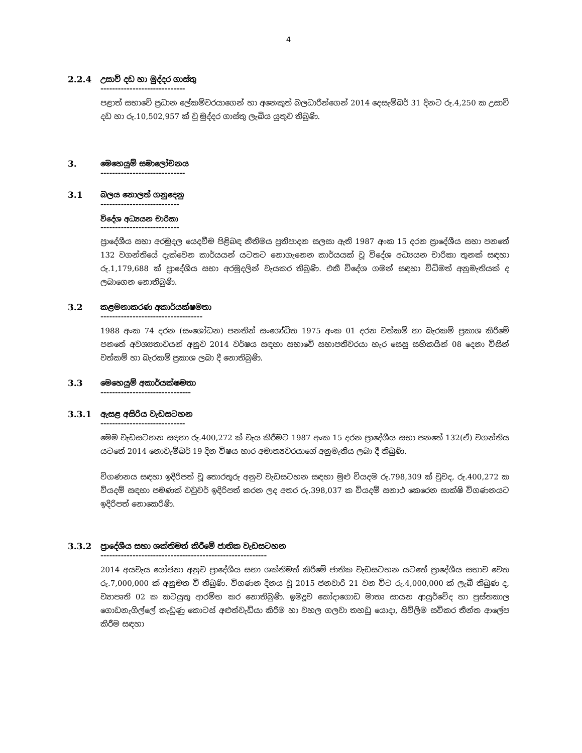4
2.2.4 උසාවි දඩ හා මුද්දර ගාස්තු
-----------------------------
පළාත් සභාවේ ප්‍රධාන ලේකම්වරයාගෙන් හා අනෙකුත් බලධාරීන්ගෙන් 2014 දෙසැම්බර් 31 දිනට රු.4,250 ක උසාවි දඩ හා රු.10,502,957 ක් වූ මුද්දර ගාස්තු ලැබිය යුතුව තිබුණි.
3. මෙහෙයුම් සමාලෝචනය
-----------------------------
3.1 බලය නොලත් ගනුදෙනු
---------------------------
විදේශ අධ්‍යයන චාරිකා
---------------------------
ප්‍රාදේශීය සභා අරමුදල යෙදවීම පිළිබඳ නීතිමය ප්‍රතිපාදන සලසා ඇති 1987 අංක 15 දරන ප්‍රාදේශීය සභා පනතේ 132 වගන්තියේ දැක්වෙන කාර්යයන් යටතට නොගැනෙන කාර්යයක් වූ විදේශ අධ්‍යයන චාරිකා තුනක් සඳහා රු.1,179,688 ක් ප්‍රාදේශීය සභා අරමුදලින් වැයකර තිබුණි. එකී විදේශ ගමන් සඳහා විධිමත් අනුමැතියක් ද ලබාගෙන නොතිබුණි.
3.2 කළමනාකරණ අකාර්යක්ෂමතා
-----------------------------------
1988 අංක 74 දරන (සංශෝධන) පනතින් සංශෝධිත 1975 අංක 01 දරන වත්කම් හා බැරකම් ප්‍රකාශ කිරීමේ පනතේ අවශ්‍යතාවයන් අනුව 2014 වර්ෂය සඳහා සභාවේ සභාපතිවරයා හැර සෙසු සභිකයින් 08 දෙනා විසින් වත්කම් හා බැරකම් ප්‍රකාශ ලබා දී නොතිබුණි.
3.3 මෙහෙයුම් අකාර්යක්ෂමතා
-------------------------------
3.3.1 ඇසළ අසිරිය වැඩසටහන
-----------------------------
මෙම වැඩසටහන සඳහා රු.400,272 ක් වැය කිරීමට 1987 අංක 15 දරන ප්‍රාදේශීය සභා පනතේ 132(ඒ) වගන්තිය යටතේ 2014 නොවැම්බර් 19 දින විෂය භාර අමාත්‍යවරයාගේ අනුමැතිය ලබා දී තිබුණි.
විගණනය සඳහා ඉදිරිපත් වූ තොරතුරු අනුව වැඩසටහන සඳහා මුළු වියදම රු.798,309 ක් වුවද, රු.400,272 ක වියදම් සඳහා පමණක් වවුචර් ඉදිරිපත් කරන ලද අතර රු.398,037 ක වියදම් සනාථ කෙරෙන සාක්ෂි විගණනයට ඉදිරිපත් නොකෙරිණි.
3.3.2 ප්‍රාදේශීය සභා ශක්තිමත් කිරීමේ ජාතික වැඩසටහන
---------------------------------------------------------
2014 අයවැය යෝජනා අනුව ප්‍රාදේශීය සභා ශක්තිමත් කිරීමේ ජාතික වැඩසටහන යටතේ ප්‍රාදේශීය සභාව වෙත රු.7,000,000 ක් අනුමත වී තිබුණි. විගණන දිනය වූ 2015 ජනවාරි 21 වන විට රු.4,000,000 ක් ලැබී තිබුණ ද, ව්‍යාපෘති 02 ක කටයුතු ආරම්භ කර නොතිබුණි. ඉමදූව කෝදාගොඩ මාතෘ සායන ආයුර්වේද හා පුස්තකාල ගොඩනැගිල්ලේ කැඩුණු කොටස් අළුත්වැඩියා කිරීම හා වහල ගලවා තහඩු යොදා, සිවිලිම සවිකර තීන්ත ආලේප කිරීම සඳහා